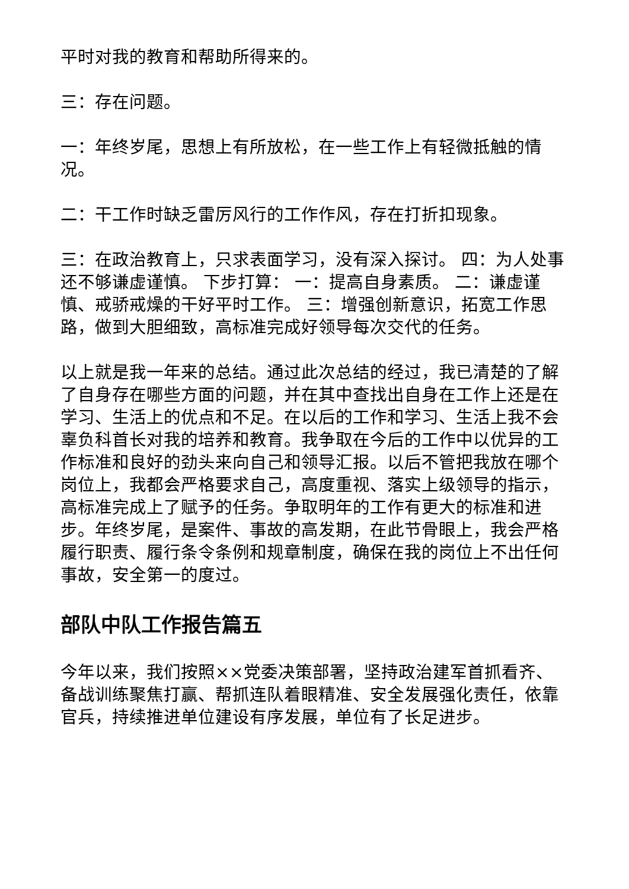平时对我的教育和帮助所得来的。
三：存在问题。
一：年终岁尾，思想上有所放松，在一些工作上有轻微抵触的情况。
二：干工作时缺乏雷厉风行的工作作风，存在打折扣现象。
三：在政治教育上，只求表面学习，没有深入探讨。 四：为人处事还不够谦虚谨慎。 下步打算： 一：提高自身素质。 二：谦虚谨慎、戒骄戒燥的干好平时工作。 三：增强创新意识，拓宽工作思路，做到大胆细致，高标准完成好领导每次交代的任务。
以上就是我一年来的总结。通过此次总结的经过，我已清楚的了解了自身存在哪些方面的问题，并在其中查找出自身在工作上还是在学习、生活上的优点和不足。在以后的工作和学习、生活上我不会辜负科首长对我的培养和教育。我争取在今后的工作中以优异的工作标准和良好的劲头来向自己和领导汇报。以后不管把我放在哪个岗位上，我都会严格要求自己，高度重视、落实上级领导的指示，高标准完成上了赋予的任务。争取明年的工作有更大的标准和进步。年终岁尾，是案件、事故的高发期，在此节骨眼上，我会严格履行职责、履行条令条例和规章制度，确保在我的岗位上不出任何事故，安全第一的度过。
部队中队工作报告篇五
今年以来，我们按照××党委决策部署，坚持政治建军首抓看齐、备战训练聚焦打赢、帮抓连队着眼精准、安全发展强化责任，依靠官兵，持续推进单位建设有序发展，单位有了长足进步。